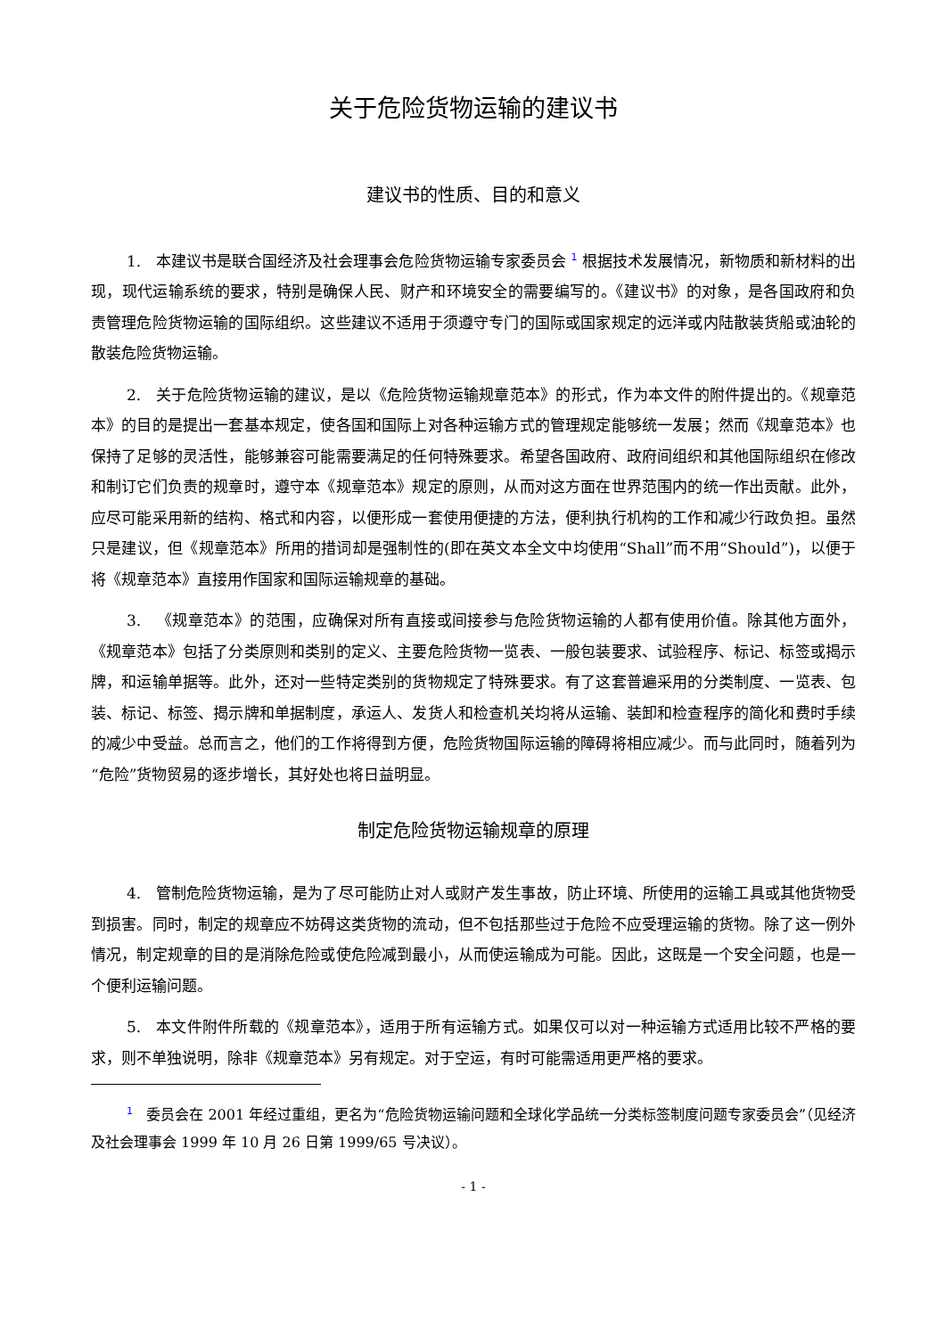关于危险货物运输的建议书
建议书的性质、目的和意义
1. 本建议书是联合国经济及社会理事会危险货物运输专家委员会 <sup>1</sup> 根据技术发展情况，新物质和新材料的出现，现代运输系统的要求，特别是确保人民、财产和环境安全的需要编写的。《建议书》的对象，是各国政府和负责管理危险货物运输的国际组织。这些建议不适用于须遵守专门的国际或国家规定的远洋或内陆散装货船或油轮的散装危险货物运输。
2. 关于危险货物运输的建议，是以《危险货物运输规章范本》的形式，作为本文件的附件提出的。《规章范本》的目的是提出一套基本规定，使各国和国际上对各种运输方式的管理规定能够统一发展；然而《规章范本》也保持了足够的灵活性，能够兼容可能需要满足的任何特殊要求。希望各国政府、政府间组织和其他国际组织在修改和制订它们负责的规章时，遵守本《规章范本》规定的原则，从而对这方面在世界范围内的统一作出贡献。此外，应尽可能采用新的结构、格式和内容，以便形成一套使用便捷的方法，便利执行机构的工作和减少行政负担。虽然只是建议，但《规章范本》所用的措词却是强制性的(即在英文本全文中均使用“Shall”而不用“Should”)，以便于将《规章范本》直接用作国家和国际运输规章的基础。
3. 《规章范本》的范围，应确保对所有直接或间接参与危险货物运输的人都有使用价值。除其他方面外，《规章范本》包括了分类原则和类别的定义、主要危险货物一览表、一般包装要求、试验程序、标记、标签或揭示牌，和运输单据等。此外，还对一些特定类别的货物规定了特殊要求。有了这套普遍采用的分类制度、一览表、包装、标记、标签、揭示牌和单据制度，承运人、发货人和检查机关均将从运输、装卸和检查程序的简化和费时手续的减少中受益。总而言之，他们的工作将得到方便，危险货物国际运输的障碍将相应减少。而与此同时，随着列为“危险”货物贸易的逐步增长，其好处也将日益明显。
制定危险货物运输规章的原理
4. 管制危险货物运输，是为了尽可能防止对人或财产发生事故，防止环境、所使用的运输工具或其他货物受到损害。同时，制定的规章应不妨碍这类货物的流动，但不包括那些过于危险不应受理运输的货物。除了这一例外情况，制定规章的目的是消除危险或使危险减到最小，从而使运输成为可能。因此，这既是一个安全问题，也是一个便利运输问题。
5. 本文件附件所载的《规章范本》，适用于所有运输方式。如果仅可以对一种运输方式适用比较不严格的要求，则不单独说明，除非《规章范本》另有规定。对于空运，有时可能需适用更严格的要求。
<sup>1</sup> 委员会在 2001 年经过重组，更名为“危险货物运输问题和全球化学品统一分类标签制度问题专家委员会”（见经济及社会理事会 1999 年 10 月 26 日第 1999/65 号决议）。
- 1 -